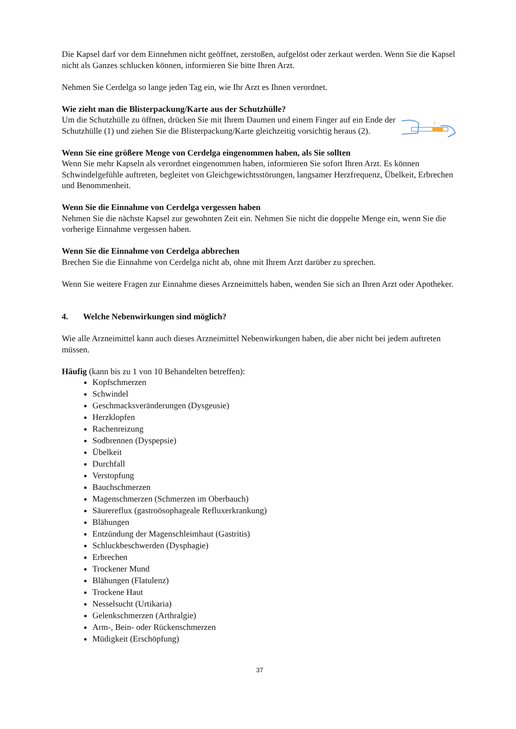Die Kapsel darf vor dem Einnehmen nicht geöffnet, zerstoßen, aufgelöst oder zerkaut werden. Wenn Sie die Kapsel nicht als Ganzes schlucken können, informieren Sie bitte Ihren Arzt.
Nehmen Sie Cerdelga so lange jeden Tag ein, wie Ihr Arzt es Ihnen verordnet.
Wie zieht man die Blisterpackung/Karte aus der Schutzhülle?
Um die Schutzhülle zu öffnen, drücken Sie mit Ihrem Daumen und einem Finger auf ein Ende der Schutzhülle (1) und ziehen Sie die Blisterpackung/Karte gleichzeitig vorsichtig heraus (2).
2→
Wenn Sie eine größere Menge von Cerdelga eingenommen haben, als Sie sollten
Wenn Sie mehr Kapseln als verordnet eingenommen haben, informieren Sie sofort Ihren Arzt. Es können Schwindelgefühle auftreten, begleitet von Gleichgewichtsstörungen, langsamer Herzfrequenz, Übelkeit, Erbrechen und Benommenheit.
Wenn Sie die Einnahme von Cerdelga vergessen haben
Nehmen Sie die nächste Kapsel zur gewohnten Zeit ein. Nehmen Sie nicht die doppelte Menge ein, wenn Sie die vorherige Einnahme vergessen haben.
Wenn Sie die Einnahme von Cerdelga abbrechen
Brechen Sie die Einnahme von Cerdelga nicht ab, ohne mit Ihrem Arzt darüber zu sprechen.
Wenn Sie weitere Fragen zur Einnahme dieses Arzneimittels haben, wenden Sie sich an Ihren Arzt oder Apotheker.
4. Welche Nebenwirkungen sind möglich?
Wie alle Arzneimittel kann auch dieses Arzneimittel Nebenwirkungen haben, die aber nicht bei jedem auftreten müssen.
Häufig (kann bis zu 1 von 10 Behandelten betreffen):
Kopfschmerzen
Schwindel
Geschmacksveränderungen (Dysgeusie)
Herzklopfen
Rachenreizung
Sodbrennen (Dyspepsie)
Übelkeit
Durchfall
Verstopfung
Bauchschmerzen
Magenschmerzen (Schmerzen im Oberbauch)
Säurereflux (gastroösophageale Refluxerkrankung)
Blähungen
Entzündung der Magenschleimhaut (Gastritis)
Schluckbeschwerden (Dysphagie)
Erbrechen
Trockener Mund
Blähungen (Flatulenz)
Trockene Haut
Nesselsucht (Urtikaria)
Gelenkschmerzen (Arthralgie)
Arm-, Bein- oder Rückenschmerzen
Müdigkeit (Erschöpfung)
37